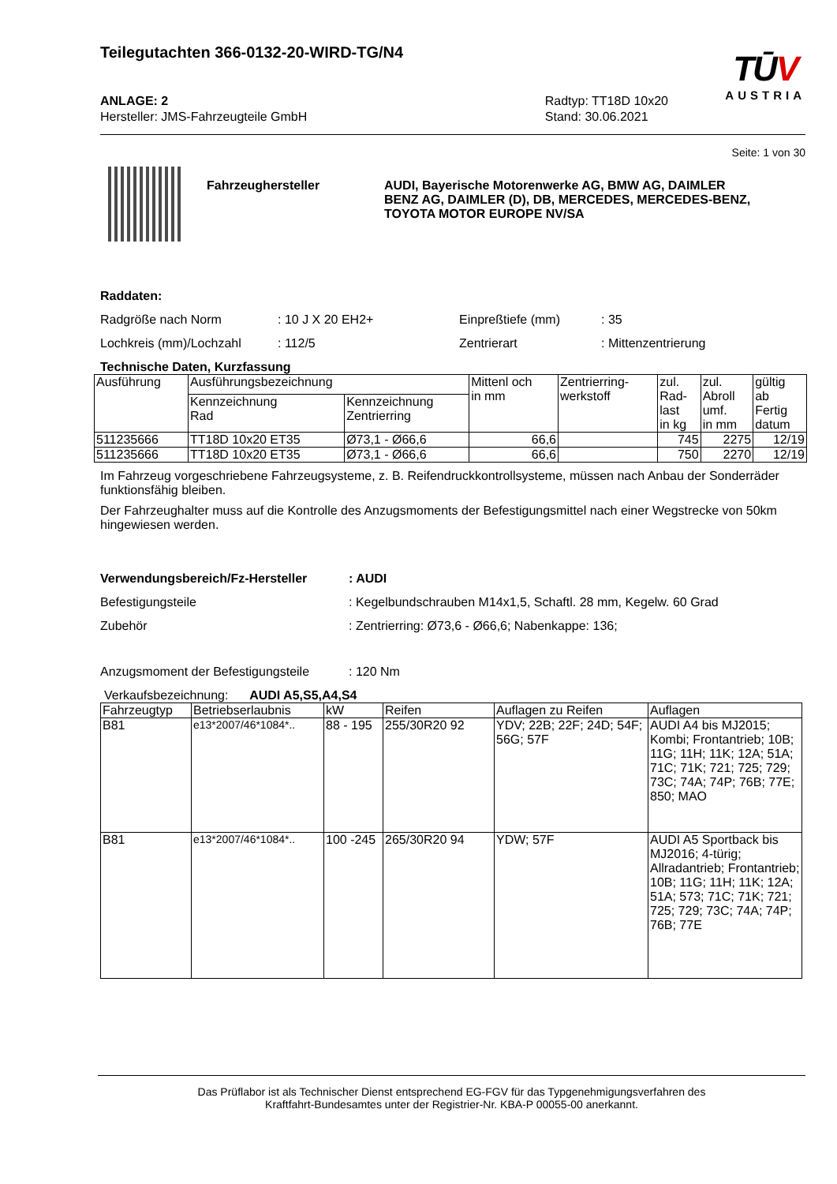Teilegutachten 366-0132-20-WIRD-TG/N4
TŪV
AUSTRIA
ANLAGE: 2
Hersteller: JMS-Fahrzeugteile GmbH
Radtyp: TT18D 10x20
Stand: 30.06.2021
Seite: 1 von 30
Fahrzeughersteller AUDI, Bayerische Motorenwerke AG, BMW AG, DAIMLER BENZ AG, DAIMLER (D), DB, MERCEDES, MERCEDES-BENZ, TOYOTA MOTOR EUROPE NV/SA
Raddaten:
Radgröße nach Norm: 10 J X 20 EH2+ Einpreßtiefe (mm): 35 Lochkreis (mm)/Lochzahl: 112/5 Zentrierart: Mittenzentrierung
Technische Daten, Kurzfassung
| Ausführung | Ausführungsbezeichnung | | Mittenl och in mm | Zentrierring- werkstoff | zul. Rad- last in kg | zul. Abroll umf. in mm | gültig ab Fertig datum |
| --- | --- | --- | --- | --- | --- | --- | --- |
| | Kennzeichnung Rad | Kennzeichnung Zentrierring | | | | | |
| 511235666 | TT18D 10x20 ET35 | Ø73,1 - Ø66,6 | 66,6 | | 745 | 2275 | 12/19 |
| 511235666 | TT18D 10x20 ET35 | Ø73,1 - Ø66,6 | 66,6 | | 750 | 2270 | 12/19 |
Im Fahrzeug vorgeschriebene Fahrzeugsysteme, z. B. Reifendruckkontrollsysteme, müssen nach Anbau der Sonderräder funktionsfähig bleiben.
Der Fahrzeughalter muss auf die Kontrolle des Anzugsmoments der Befestigungsmittel nach einer Wegstrecke von 50km hingewiesen werden.
Verwendungsbereich/Fz-Hersteller: AUDI Befestigungsteile: Kegelbundschrauben M14x1,5, Schaftl. 28 mm, Kegelw. 60 Grad Zubehör: Zentrierring: Ø73,6 - Ø66,6; Nabenkappe: 136;
Anzugsmoment der Befestigungsteile: 120 Nm
Verkaufsbezeichnung: AUDI A5,S5,A4,S4
| Fahrzeugtyp | Betriebserlaubnis | kW | Reifen | Auflagen zu Reifen | Auflagen |
| --- | --- | --- | --- | --- | --- |
| B81 | e13*2007/46*1084*.. | 88 - 195 | 255/30R20 92 | YDV; 22B; 22F; 24D; 54F; 56G; 57F | AUDI A4 bis MJ2015; Kombi; Frontantrieb; 10B; 11G; 11H; 11K; 12A; 51A; 71C; 71K; 721; 725; 729; 73C; 74A; 74P; 76B; 77E; 850; MAO |
| B81 | e13*2007/46*1084*.. | 100 -245 | 265/30R20 94 | YDW; 57F | AUDI A5 Sportback bis MJ2016; 4-türig; Allradantrieb; Frontantrieb; 10B; 11G; 11H; 11K; 12A; 51A; 573; 71C; 71K; 721; 725; 729; 73C; 74A; 74P; 76B; 77E |
Das Prüflabor ist als Technischer Dienst entsprechend EG-FGV für das Typgenehmigungsverfahren des
Kraftfahrt-Bundesamtes unter der Registrier-Nr. KBA-P 00055-00 anerkannt.